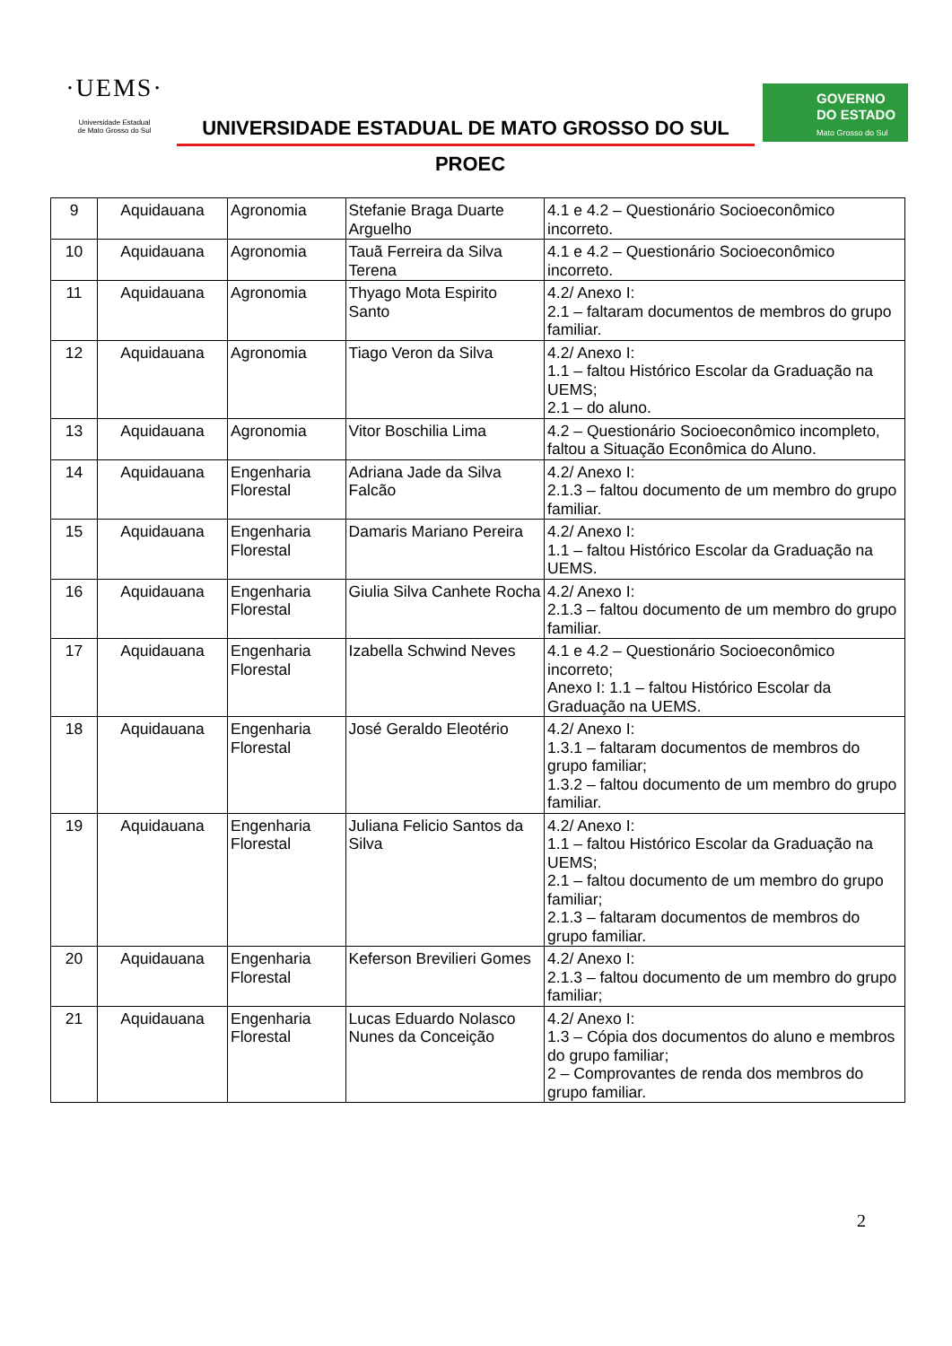·UEMS·
Universidade Estadual
de Mato Grosso do Sul
UNIVERSIDADE ESTADUAL DE MATO GROSSO DO SUL
GOVERNO
DO ESTADO
Mato Grosso do Sul
PROEC
| 9 | Aquidauana | Agronomia | Stefanie Braga Duarte Arguelho | 4.1 e 4.2 – Questionário Socioeconômico incorreto. |
| 10 | Aquidauana | Agronomia | Tauã Ferreira da Silva Terena | 4.1 e 4.2 – Questionário Socioeconômico incorreto. |
| 11 | Aquidauana | Agronomia | Thyago Mota Espirito Santo | 4.2/ Anexo I: 2.1 – faltaram documentos de membros do grupo familiar. |
| 12 | Aquidauana | Agronomia | Tiago Veron da Silva | 4.2/ Anexo I: 1.1 – faltou Histórico Escolar da Graduação na UEMS; 2.1 – do aluno. |
| 13 | Aquidauana | Agronomia | Vitor Boschilia Lima | 4.2 – Questionário Socioeconômico incompleto, faltou a Situação Econômica do Aluno. |
| 14 | Aquidauana | Engenharia Florestal | Adriana Jade da Silva Falcão | 4.2/ Anexo I: 2.1.3 – faltou documento de um membro do grupo familiar. |
| 15 | Aquidauana | Engenharia Florestal | Damaris Mariano Pereira | 4.2/ Anexo I: 1.1 – faltou Histórico Escolar da Graduação na UEMS. |
| 16 | Aquidauana | Engenharia Florestal | Giulia Silva Canhete Rocha | 4.2/ Anexo I: 2.1.3 – faltou documento de um membro do grupo familiar. |
| 17 | Aquidauana | Engenharia Florestal | Izabella Schwind Neves | 4.1 e 4.2 – Questionário Socioeconômico incorreto; Anexo I: 1.1 – faltou Histórico Escolar da Graduação na UEMS. |
| 18 | Aquidauana | Engenharia Florestal | José Geraldo Eleotério | 4.2/ Anexo I: 1.3.1 – faltaram documentos de membros do grupo familiar; 1.3.2 – faltou documento de um membro do grupo familiar. |
| 19 | Aquidauana | Engenharia Florestal | Juliana Felicio Santos da Silva | 4.2/ Anexo I: 1.1 – faltou Histórico Escolar da Graduação na UEMS; 2.1 – faltou documento de um membro do grupo familiar; 2.1.3 – faltaram documentos de membros do grupo familiar. |
| 20 | Aquidauana | Engenharia Florestal | Keferson Brevilieri Gomes | 4.2/ Anexo I: 2.1.3 – faltou documento de um membro do grupo familiar; |
| 21 | Aquidauana | Engenharia Florestal | Lucas Eduardo Nolasco Nunes da Conceição | 4.2/ Anexo I: 1.3 – Cópia dos documentos do aluno e membros do grupo familiar; 2 – Comprovantes de renda dos membros do grupo familiar. |
2